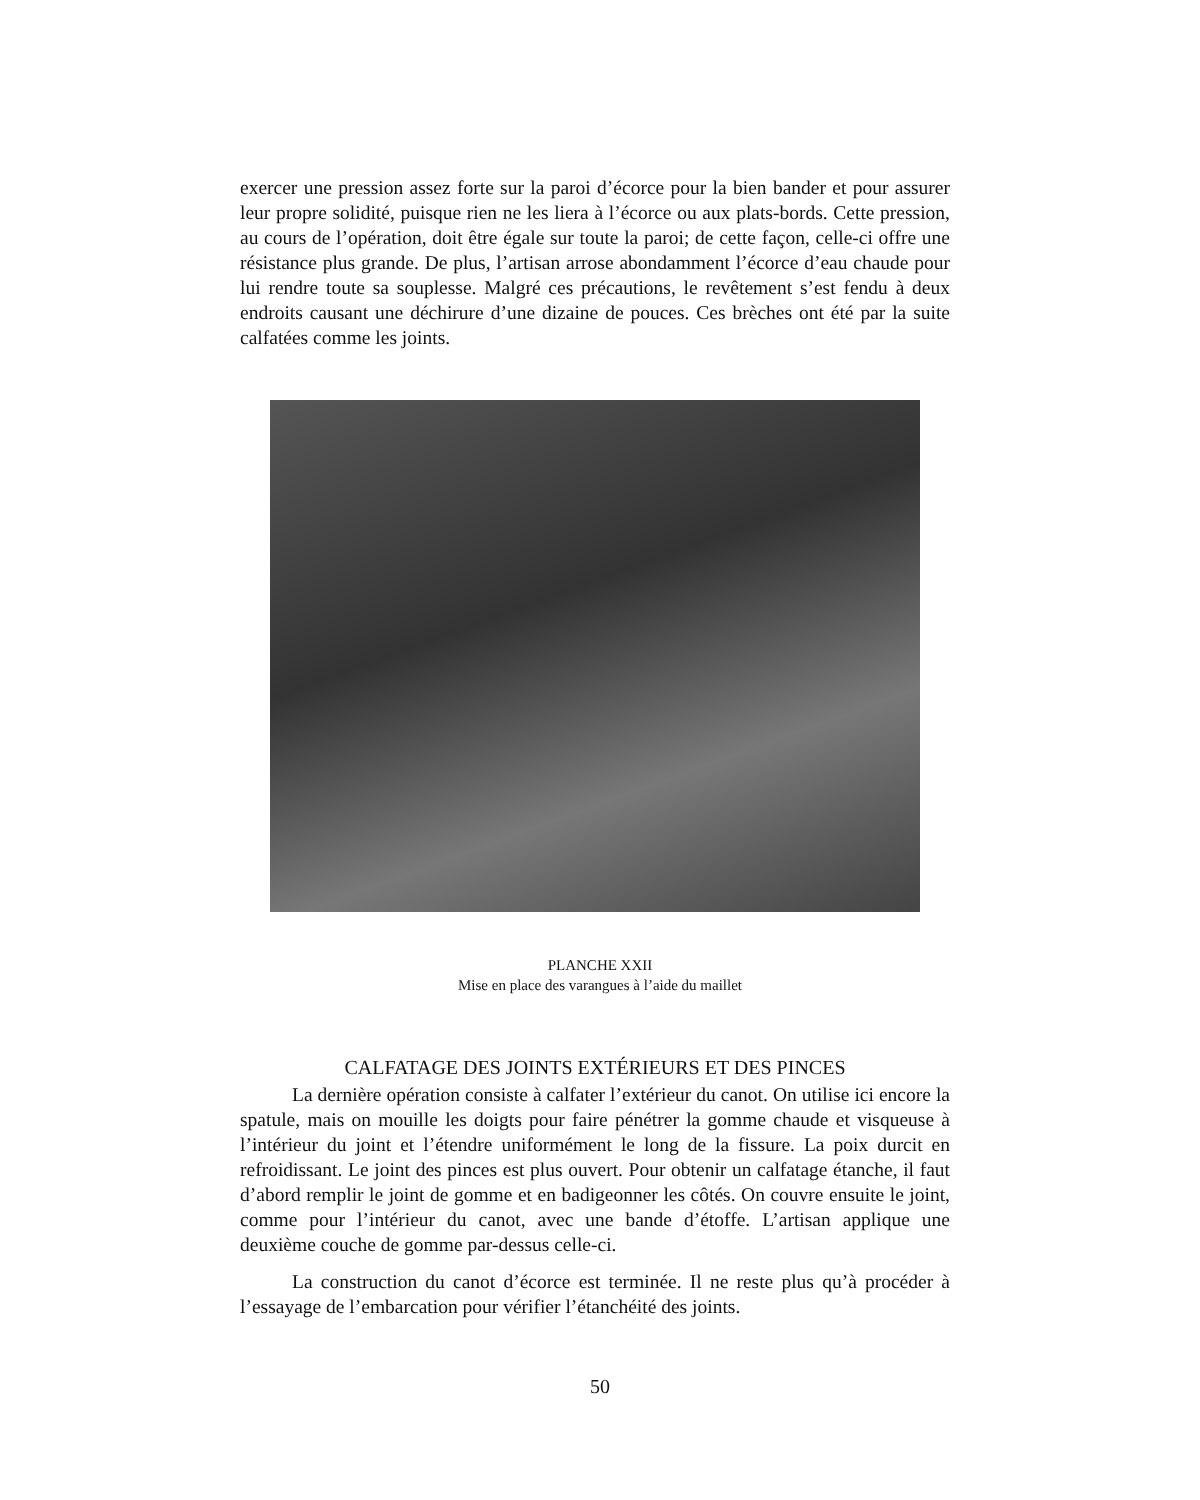exercer une pression assez forte sur la paroi d’écorce pour la bien bander et pour assurer leur propre solidité, puisque rien ne les liera à l’écorce ou aux plats-bords. Cette pression, au cours de l’opération, doit être égale sur toute la paroi; de cette façon, celle-ci offre une résistance plus grande. De plus, l’artisan arrose abondamment l’écorce d’eau chaude pour lui rendre toute sa souplesse. Malgré ces précautions, le revêtement s’est fendu à deux endroits causant une déchirure d’une dizaine de pouces. Ces brèches ont été par la suite calfatées comme les joints.
PLANCHE XXII
Mise en place des varangues à l’aide du maillet
CALFATAGE DES JOINTS EXTÉRIEURS ET DES PINCES
La dernière opération consiste à calfater l’extérieur du canot. On utilise ici encore la spatule, mais on mouille les doigts pour faire pénétrer la gomme chaude et visqueuse à l’intérieur du joint et l’étendre uniformément le long de la fissure. La poix durcit en refroidissant. Le joint des pinces est plus ouvert. Pour obtenir un calfatage étanche, il faut d’abord remplir le joint de gomme et en badigeonner les côtés. On couvre ensuite le joint, comme pour l’intérieur du canot, avec une bande d’étoffe. L’artisan applique une deuxième couche de gomme par-dessus celle-ci.
La construction du canot d’écorce est terminée. Il ne reste plus qu’à procéder à l’essayage de l’embarcation pour vérifier l’étanchéité des joints.
50